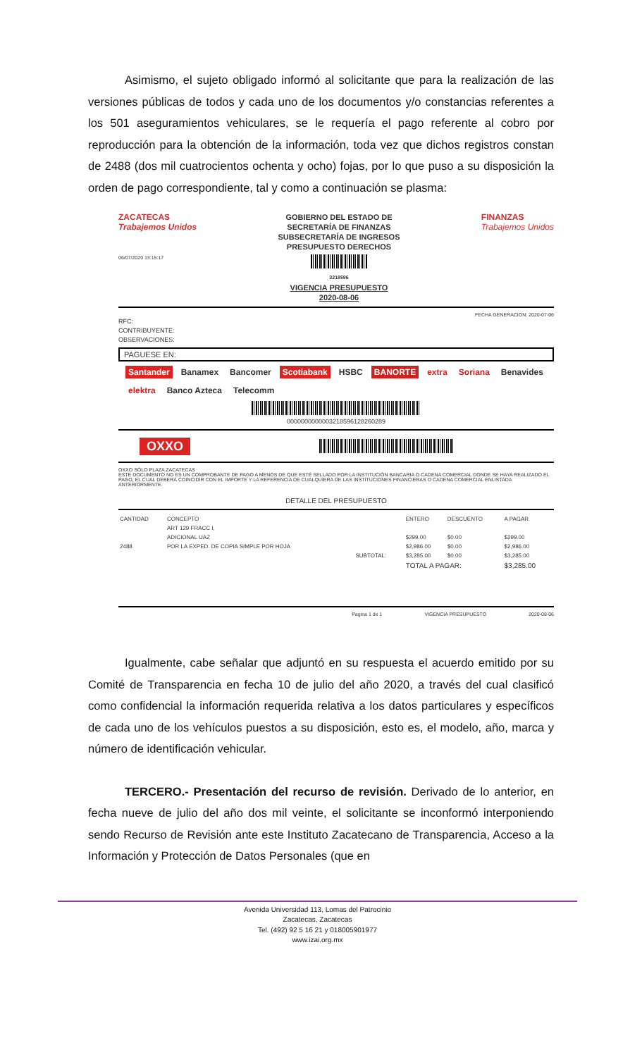Asimismo, el sujeto obligado informó al solicitante que para la realización de las versiones públicas de todos y cada uno de los documentos y/o constancias referentes a los 501 aseguramientos vehiculares, se le requería el pago referente al cobro por reproducción para la obtención de la información, toda vez que dichos registros constan de 2488 (dos mil cuatrocientos ochenta y ocho) fojas, por lo que puso a su disposición la orden de pago correspondiente, tal y como a continuación se plasma:
ZACATECAS
Trabajemos Unidos
06/07/2020 13:15:17
GOBIERNO DEL ESTADO DE
SECRETARÍA DE FINANZAS
SUBSECRETARÍA DE INGRESOS
PRESUPUESTO DERECHOS
3218596
VIGENCIA PRESUPUESTO
2020-08-06
FINANZAS
Trabajemos Unidos
FECHA GENERACION: 2020-07-06
RFC:
CONTRIBUYENTE:
OBSERVACIONES:
PAGUESE EN:
Santander Banamex Bancomer Scotiabank HSBC BANORTE extra Soriana Benavides elektra Banco Azteca Telecomm
000000000000321859612826028​9
OXXO
OXXO SÓLO PLAZA ZACATECAS
ESTE DOCUMENTO NO ES UN COMPROBANTE DE PAGO A MENOS DE QUE ESTÉ SELLADO POR LA INSTITUCIÓN BANCARIA O CADENA COMERCIAL DONDE SE HAYA REALIZADO EL PAGO, EL CUAL DEBERÁ COINCIDIR CON EL IMPORTE Y LA REFERENCIA DE CUALQUIERA DE LAS INSTITUCIONES FINANCIERAS O CADENA COMERCIAL ENLISTADA ANTERIORMENTE.
DETALLE DEL PRESUPUESTO
| CANTIDAD | CONCEPTO | | ENTERO | DESCUENTO | A PAGAR |
| --- | --- | --- | --- | --- | --- |
| | ART 129 FRACC I, | | | | |
| | ADICIONAL UAZ | | $299.00 | $0.00 | $299.00 |
| 2488 | POR LA EXPED. DE COPIA SIMPLE POR HOJA | | $2,986.00 | $0.00 | $2,986.00 |
| | | SUBTOTAL: | $3,285.00 | $0.00 | $3,285.00 |
| | | | TOTAL A PAGAR: | | $3,285.00 |
Pagina 1 de 1 VIGENCIA PRESUPUESTO 2020-08-06
Igualmente, cabe señalar que adjuntó en su respuesta el acuerdo emitido por su Comité de Transparencia en fecha 10 de julio del año 2020, a través del cual clasificó como confidencial la información requerida relativa a los datos particulares y específicos de cada uno de los vehículos puestos a su disposición, esto es, el modelo, año, marca y número de identificación vehicular.
TERCERO.- Presentación del recurso de revisión. Derivado de lo anterior, en fecha nueve de julio del año dos mil veinte, el solicitante se inconformó interponiendo sendo Recurso de Revisión ante este Instituto Zacatecano de Transparencia, Acceso a la Información y Protección de Datos Personales (que en
Avenida Universidad 113, Lomas del Patrocinio
Zacatecas, Zacatecas
Tel. (492) 92 5 16 21 y 018005901977
www.izai.org.mx